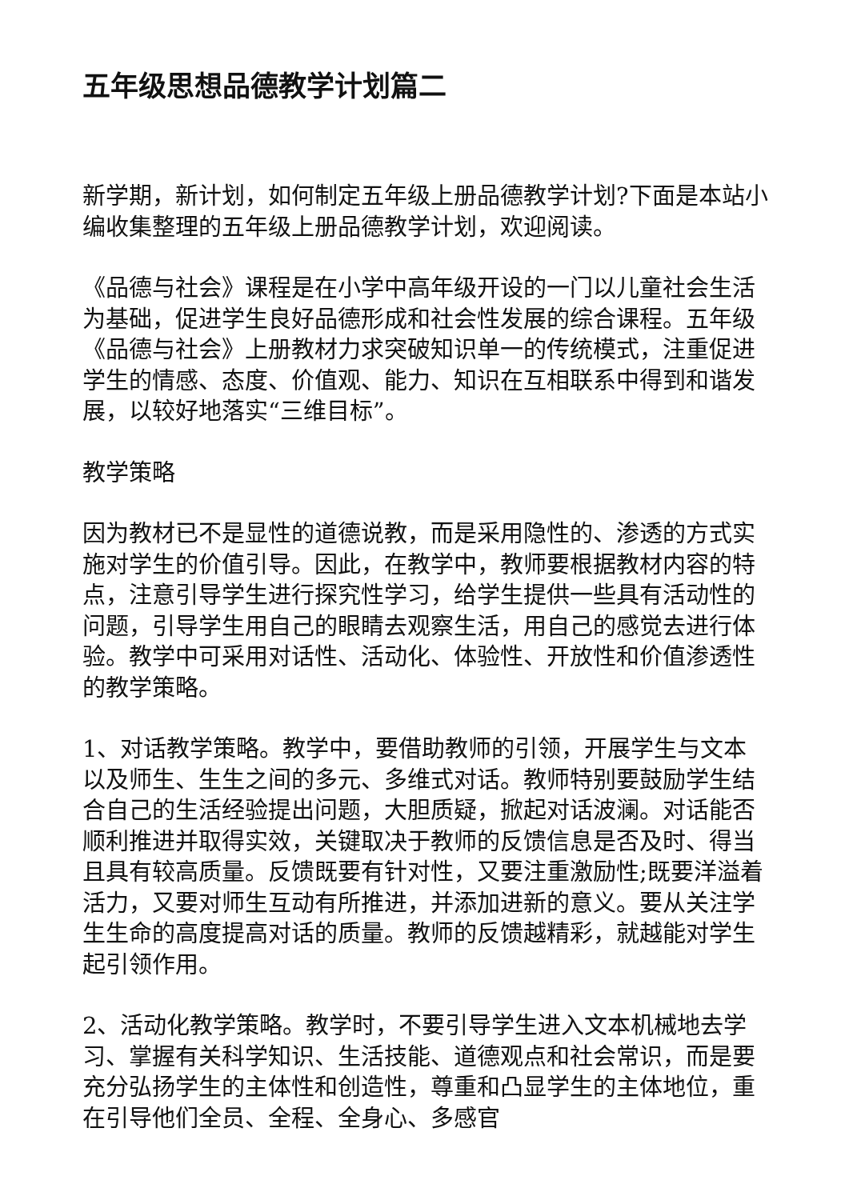五年级思想品德教学计划篇二
新学期，新计划，如何制定五年级上册品德教学计划?下面是本站小编收集整理的五年级上册品德教学计划，欢迎阅读。
《品德与社会》课程是在小学中高年级开设的一门以儿童社会生活为基础，促进学生良好品德形成和社会性发展的综合课程。五年级《品德与社会》上册教材力求突破知识单一的传统模式，注重促进学生的情感、态度、价值观、能力、知识在互相联系中得到和谐发展，以较好地落实“三维目标”。
教学策略
因为教材已不是显性的道德说教，而是采用隐性的、渗透的方式实施对学生的价值引导。因此，在教学中，教师要根据教材内容的特点，注意引导学生进行探究性学习，给学生提供一些具有活动性的问题，引导学生用自己的眼睛去观察生活，用自己的感觉去进行体验。教学中可采用对话性、活动化、体验性、开放性和价值渗透性的教学策略。
1、对话教学策略。教学中，要借助教师的引领，开展学生与文本以及师生、生生之间的多元、多维式对话。教师特别要鼓励学生结合自己的生活经验提出问题，大胆质疑，掀起对话波澜。对话能否顺利推进并取得实效，关键取决于教师的反馈信息是否及时、得当且具有较高质量。反馈既要有针对性，又要注重激励性;既要洋溢着活力，又要对师生互动有所推进，并添加进新的意义。要从关注学生生命的高度提高对话的质量。教师的反馈越精彩，就越能对学生起引领作用。
2、活动化教学策略。教学时，不要引导学生进入文本机械地去学习、掌握有关科学知识、生活技能、道德观点和社会常识，而是要充分弘扬学生的主体性和创造性，尊重和凸显学生的主体地位，重在引导他们全员、全程、全身心、多感官